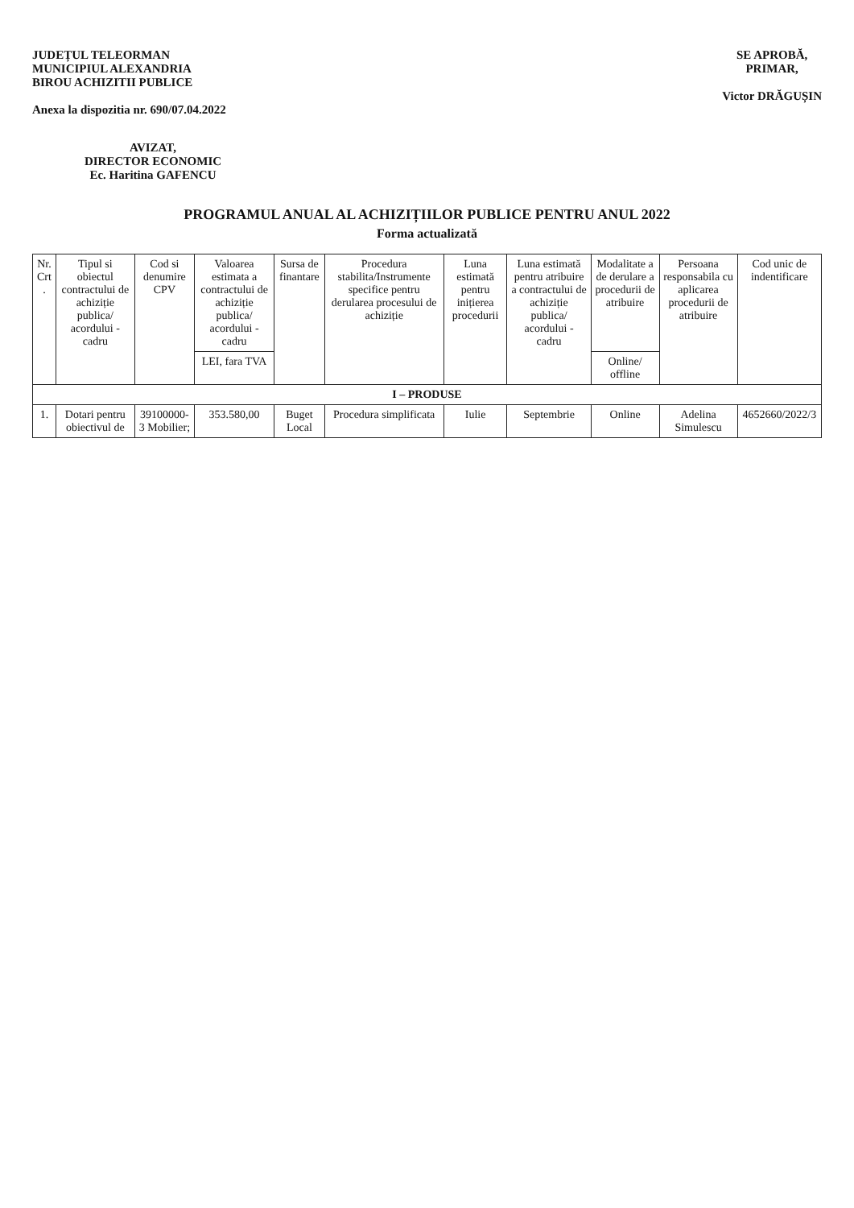JUDEȚUL TELEORMAN
MUNICIPIUL ALEXANDRIA
BIROU ACHIZITII PUBLICE
Anexa la dispozitia nr. 690/07.04.2022
SE APROBĂ,
PRIMAR,
Victor DRĂGUȘIN
AVIZAT,
DIRECTOR ECONOMIC
Ec. Haritina GAFENCU
PROGRAMUL ANUAL AL ACHIZIȚIILOR PUBLICE PENTRU ANUL 2022
Forma actualizată
| Nr. Crt . | Tipul si obiectul contractului de achiziție publica/ acordului - cadru | Cod si denumire CPV | Valoarea estimata a contractului de achiziție publica/ acordului - cadru | Sursa de finantare | Procedura stabilita/Instrumente specifice pentru derularea procesului de achiziție | Luna estimată pentru inițierea procedurii | Luna estimată pentru atribuire a contractului de achiziție publica/ acordului - cadru | Modalitate a de derulare a procedurii de atribuire | Persoana responsabila cu aplicarea procedurii de atribuire | Cod unic de indentificare |
| --- | --- | --- | --- | --- | --- | --- | --- | --- | --- | --- |
| | | | LEI, fara TVA | | | | | Online/ offline | | |
| I – PRODUSE | | | | | | | | | | |
| 1. | Dotari pentru obiectivul de | 39100000-3 Mobilier; | 353.580,00 | Buget Local | Procedura simplificata | Iulie | Septembrie | Online | Adelina Simulescu | 4652660/2022/3 |